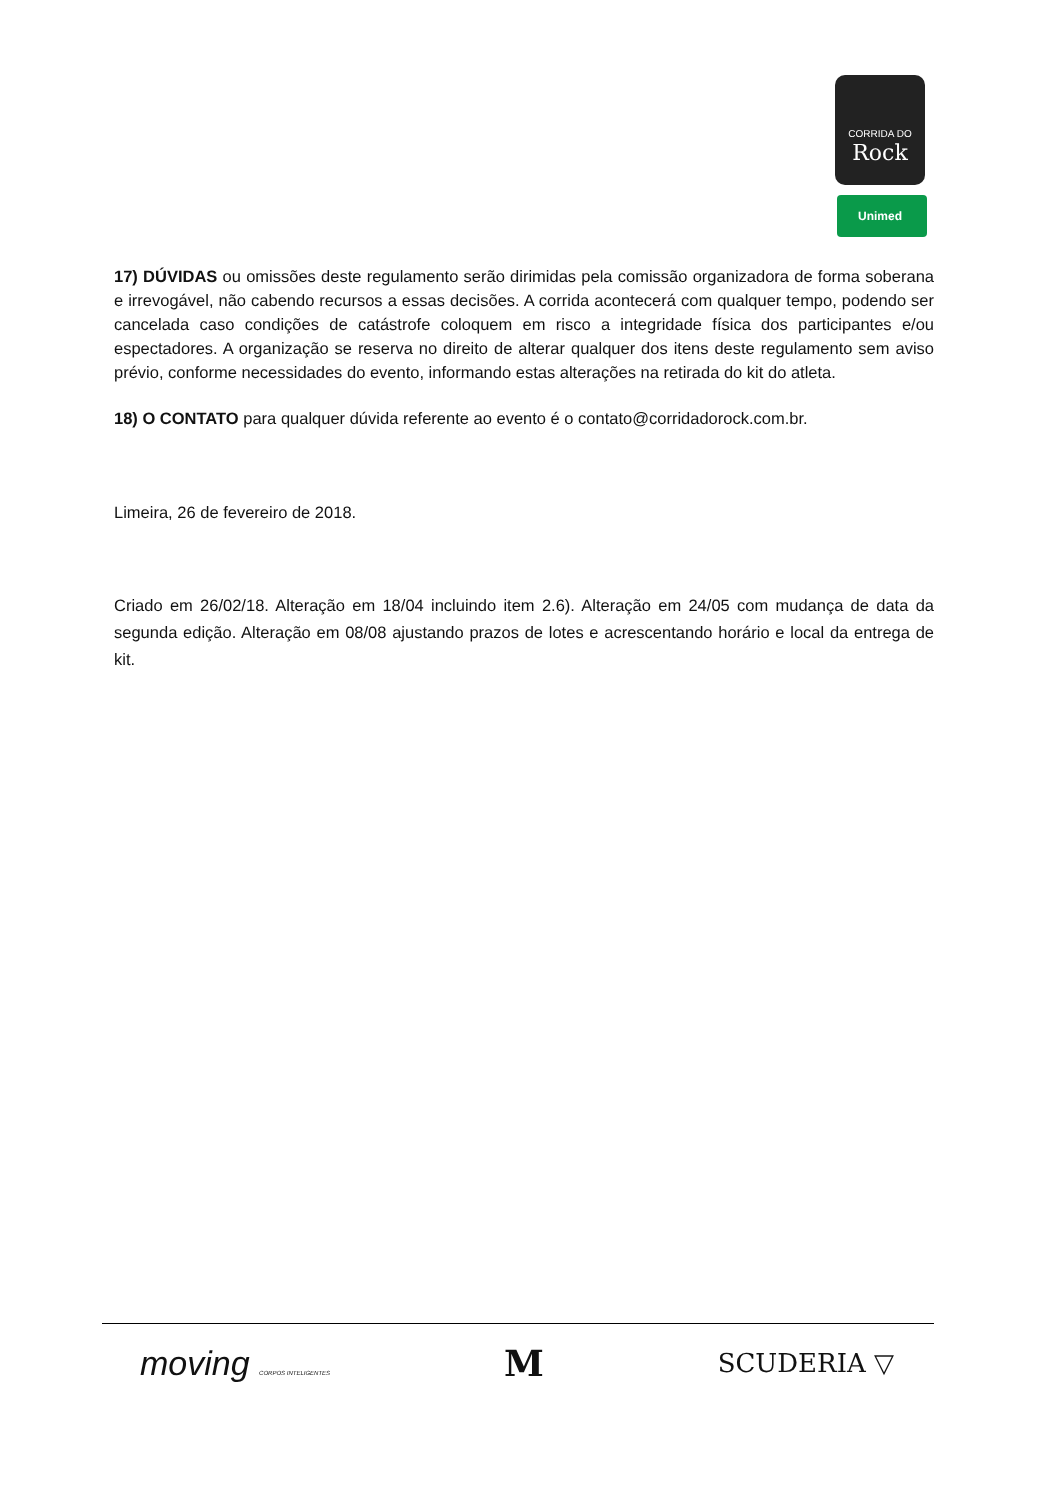Rock
CORRIDA DO
Unimed
17) DÚVIDAS ou omissões deste regulamento serão dirimidas pela comissão organizadora de forma soberana e irrevogável, não cabendo recursos a essas decisões. A corrida acontecerá com qualquer tempo, podendo ser cancelada caso condições de catástrofe coloquem em risco a integridade física dos participantes e/ou espectadores. A organização se reserva no direito de alterar qualquer dos itens deste regulamento sem aviso prévio, conforme necessidades do evento, informando estas alterações na retirada do kit do atleta.
18) O CONTATO para qualquer dúvida referente ao evento é o contato@corridadorock.com.br.
Limeira, 26 de fevereiro de 2018.
Criado em 26/02/18. Alteração em 18/04 incluindo item 2.6). Alteração em 24/05 com mudança de data da segunda edição. Alteração em 08/08 ajustando prazos de lotes e acrescentando horário e local da entrega de kit.
moving CORPOS INTELIGENTES M SCUDERIA ▽